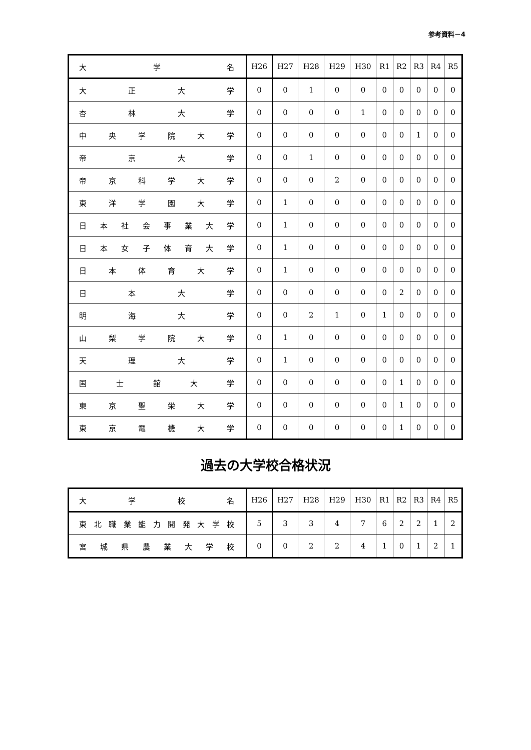参考資料－4
| 大 学 名 | H26 | H27 | H28 | H29 | H30 | R1 | R2 | R3 | R4 | R5 |
| --- | --- | --- | --- | --- | --- | --- | --- | --- | --- | --- |
| 大 正 大 学 | 0 | 0 | 1 | 0 | 0 | 0 | 0 | 0 | 0 | 0 |
| 杏 林 大 学 | 0 | 0 | 0 | 0 | 1 | 0 | 0 | 0 | 0 | 0 |
| 中 央 学 院 大 学 | 0 | 0 | 0 | 0 | 0 | 0 | 0 | 1 | 0 | 0 |
| 帝 京 大 学 | 0 | 0 | 1 | 0 | 0 | 0 | 0 | 0 | 0 | 0 |
| 帝 京 科 学 大 学 | 0 | 0 | 0 | 2 | 0 | 0 | 0 | 0 | 0 | 0 |
| 東 洋 学 園 大 学 | 0 | 1 | 0 | 0 | 0 | 0 | 0 | 0 | 0 | 0 |
| 日 本 社 会 事 業 大 学 | 0 | 1 | 0 | 0 | 0 | 0 | 0 | 0 | 0 | 0 |
| 日 本 女 子 体 育 大 学 | 0 | 1 | 0 | 0 | 0 | 0 | 0 | 0 | 0 | 0 |
| 日 本 体 育 大 学 | 0 | 1 | 0 | 0 | 0 | 0 | 0 | 0 | 0 | 0 |
| 日 本 大 学 | 0 | 0 | 0 | 0 | 0 | 0 | 2 | 0 | 0 | 0 |
| 明 海 大 学 | 0 | 0 | 2 | 1 | 0 | 1 | 0 | 0 | 0 | 0 |
| 山 梨 学 院 大 学 | 0 | 1 | 0 | 0 | 0 | 0 | 0 | 0 | 0 | 0 |
| 天 理 大 学 | 0 | 1 | 0 | 0 | 0 | 0 | 0 | 0 | 0 | 0 |
| 国 士 舘 大 学 | 0 | 0 | 0 | 0 | 0 | 0 | 1 | 0 | 0 | 0 |
| 東 京 聖 栄 大 学 | 0 | 0 | 0 | 0 | 0 | 0 | 1 | 0 | 0 | 0 |
| 東 京 電 機 大 学 | 0 | 0 | 0 | 0 | 0 | 0 | 1 | 0 | 0 | 0 |
過去の大学校合格状況
| 大 学 校 名 | H26 | H27 | H28 | H29 | H30 | R1 | R2 | R3 | R4 | R5 |
| --- | --- | --- | --- | --- | --- | --- | --- | --- | --- | --- |
| 東 北 職 業 能 力 開 発 大 学 校 | 5 | 3 | 3 | 4 | 7 | 6 | 2 | 2 | 1 | 2 |
| 宮 城 県 農 業 大 学 校 | 0 | 0 | 2 | 2 | 4 | 1 | 0 | 1 | 2 | 1 |